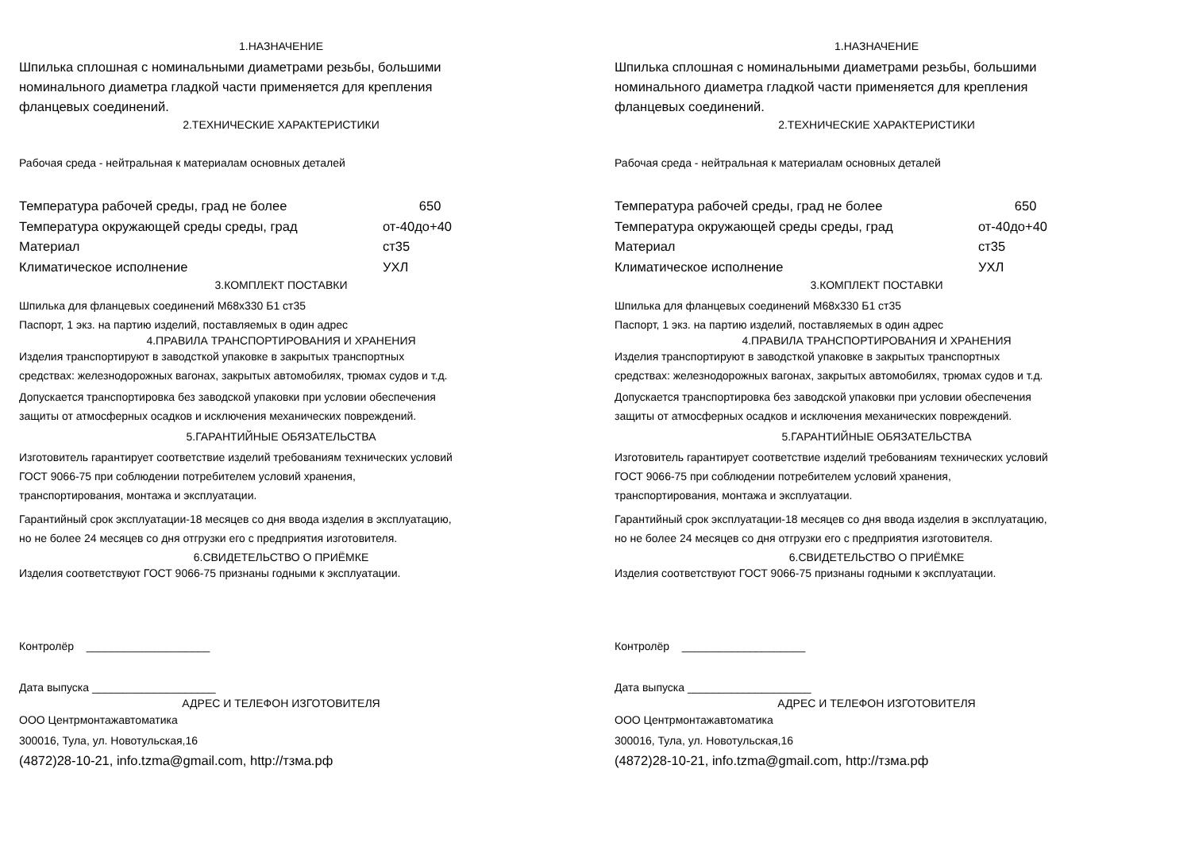1.НАЗНАЧЕНИЕ
Шпилька сплошная с номинальными диаметрами резьбы, большими
номинального диаметра гладкой части применяется для крепления
фланцевых соединений.
2.ТЕХНИЧЕСКИЕ ХАРАКТЕРИСТИКИ
Рабочая среда - нейтральная к материалам основных деталей
| Температура рабочей среды, град не более | 650 |
| Температура окружающей среды среды, град | от-40до+40 |
| Материал | ст35 |
| Климатическое исполнение | УХЛ |
3.КОМПЛЕКТ ПОСТАВКИ
Шпилька для фланцевых соединений М68х330 Б1 ст35
Паспорт, 1 экз. на партию изделий, поставляемых в один адрес
4.ПРАВИЛА ТРАНСПОРТИРОВАНИЯ И ХРАНЕНИЯ
Изделия транспортируют в заводсткой упаковке в закрытых транспортных
средствах: железнодорожных вагонах, закрытых автомобилях, трюмах судов и т.д.
Допускается транспортировка без заводской упаковки при условии обеспечения
защиты от атмосферных осадков и исключения механических повреждений.
5.ГАРАНТИЙНЫЕ ОБЯЗАТЕЛЬСТВА
Изготовитель гарантирует соответствие изделий требованиям технических условий
ГОСТ 9066-75 при соблюдении потребителем условий хранения,
транспортирования, монтажа и эксплуатации.
Гарантийный срок эксплуатации-18 месяцев со дня ввода изделия в эксплуатацию,
но не более 24 месяцев со дня отгрузки его с предприятия изготовителя.
6.СВИДЕТЕЛЬСТВО О ПРИЁМКЕ
Изделия соответствуют ГОСТ 9066-75 признаны годными к эксплуатации.
Контролёр ____________________
Дата выпуска ____________________
АДРЕС И ТЕЛЕФОН ИЗГОТОВИТЕЛЯ
ООО Центрмонтажавтоматика
300016, Тула, ул. Новотульская,16
(4872)28-10-21, info.tzma@gmail.com, http://тзма.рф
1.НАЗНАЧЕНИЕ
Шпилька сплошная с номинальными диаметрами резьбы, большими
номинального диаметра гладкой части применяется для крепления
фланцевых соединений.
2.ТЕХНИЧЕСКИЕ ХАРАКТЕРИСТИКИ
Рабочая среда - нейтральная к материалам основных деталей
| Температура рабочей среды, град не более | 650 |
| Температура окружающей среды среды, град | от-40до+40 |
| Материал | ст35 |
| Климатическое исполнение | УХЛ |
3.КОМПЛЕКТ ПОСТАВКИ
Шпилька для фланцевых соединений М68х330 Б1 ст35
Паспорт, 1 экз. на партию изделий, поставляемых в один адрес
4.ПРАВИЛА ТРАНСПОРТИРОВАНИЯ И ХРАНЕНИЯ
Изделия транспортируют в заводсткой упаковке в закрытых транспортных
средствах: железнодорожных вагонах, закрытых автомобилях, трюмах судов и т.д.
Допускается транспортировка без заводской упаковки при условии обеспечения
защиты от атмосферных осадков и исключения механических повреждений.
5.ГАРАНТИЙНЫЕ ОБЯЗАТЕЛЬСТВА
Изготовитель гарантирует соответствие изделий требованиям технических условий
ГОСТ 9066-75 при соблюдении потребителем условий хранения,
транспортирования, монтажа и эксплуатации.
Гарантийный срок эксплуатации-18 месяцев со дня ввода изделия в эксплуатацию,
но не более 24 месяцев со дня отгрузки его с предприятия изготовителя.
6.СВИДЕТЕЛЬСТВО О ПРИЁМКЕ
Изделия соответствуют ГОСТ 9066-75 признаны годными к эксплуатации.
Контролёр ____________________
Дата выпуска ____________________
АДРЕС И ТЕЛЕФОН ИЗГОТОВИТЕЛЯ
ООО Центрмонтажавтоматика
300016, Тула, ул. Новотульская,16
(4872)28-10-21, info.tzma@gmail.com, http://тзма.рф